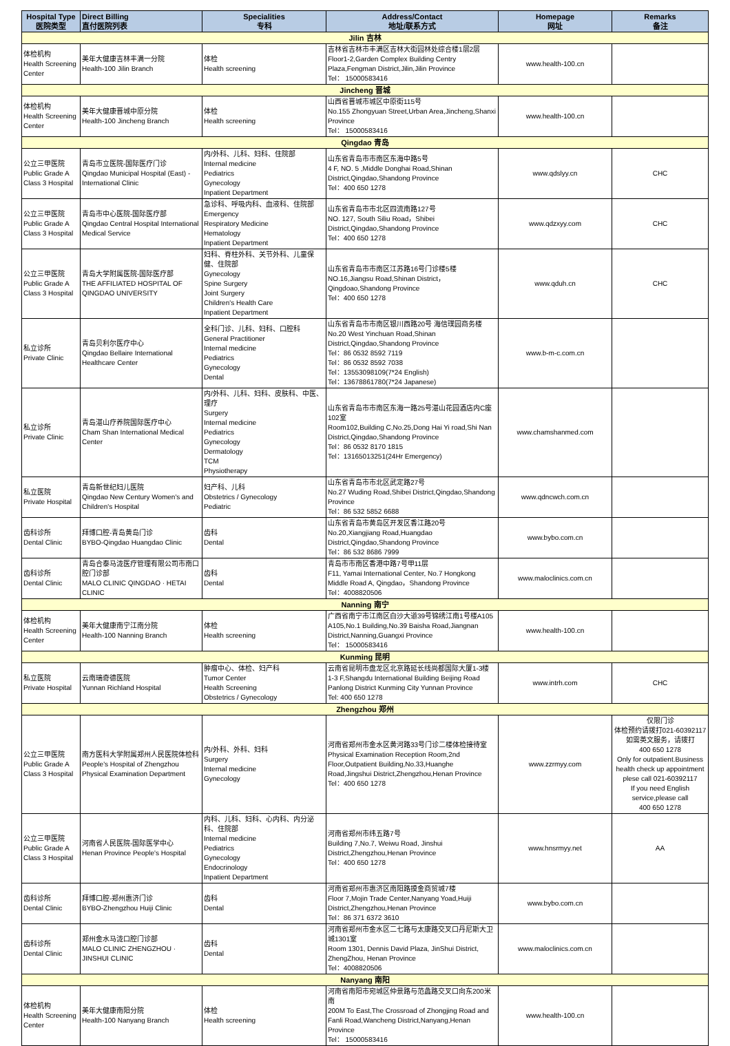| Hospital Type 医院类型 | Direct Billing 直付医院列表 | Specialities 专科 | Address/Contact 地址/联系方式 | Homepage 网址 | Remarks 备注 |
| --- | --- | --- | --- | --- | --- |
| Jilin 吉林 | | | | | |
| 体检机构 Health Screening Center | 美年大健康吉林丰满一分院 Health-100 Jilin Branch | 体检 Health screening | 吉林省吉林市丰满区吉林大街园林处综合楼1层2层 Floor1-2,Garden Complex Building Centry Plaza,Fengman District,Jilin,Jilin Province Tel： 15000583416 | www.health-100.cn | |
| Jincheng 晋城 | | | | | |
| 体检机构 Health Screening Center | 美年大健康晋城中原分院 Health-100 Jincheng Branch | 体检 Health screening | 山西省晋城市城区中原街115号 No.155 Zhongyuan Street,Urban Area,Jincheng,Shanxi Province Tel： 15000583416 | www.health-100.cn | |
| Qingdao 青岛 | | | | | |
| 公立三甲医院 Public Grade A Class 3 Hospital | 青岛市立医院-国际医疗门诊 Qingdao Municipal Hospital (East) - International Clinic | 内/外科、儿科、妇科、住院部 Internal medicine Pediatrics Gynecology Inpatient Department | 山东省青岛市市南区东海中路5号 4 F, NO. 5 ,Middle Donghai Road,Shinan District,Qingdao,Shandong Province Tel：400 650 1278 | www.qdslyy.cn | CHC |
| 公立三甲医院 Public Grade A Class 3 Hospital | 青岛市中心医院-国际医疗部 Qingdao Central Hospital International Medical Service | 急诊科、呼吸内科、血液科、住院部 Emergency Respiratory Medicine Hematology Inpatient Department | 山东省青岛市市北区四流南路127号 NO. 127, South Siliu Road，Shibei District,Qingdao,Shandong Province Tel：400 650 1278 | www.qdzxyy.com | CHC |
| 公立三甲医院 Public Grade A Class 3 Hospital | 青岛大学附属医院-国际医疗部 THE AFFILIATED HOSPITAL OF QINGDAO UNIVERSITY | 妇科、脊柱外科、关节外科、儿童保健、住院部 Gynecology Spine Surgery Joint Surgery Children's Health Care Inpatient Department | 山东省青岛市市南区江苏路16号门诊楼5楼 NO.16,Jiangsu Road,Shinan District，Qingdoao,Shandong Province Tel：400 650 1278 | www.qduh.cn | CHC |
| 私立诊所 Private Clinic | 青岛贝利尔医疗中心 Qingdao Bellaire International Healthcare Center | 全科门诊、儿科、妇科、口腔科 General Practitioner Internal medicine Pediatrics Gynecology Dental | 山东省青岛市市南区银川西路20号 海信璞园商务楼 No.20 West Yinchuan Road,Shinan District,Qingdao,Shandong Province Tel：86 0532 8592 7119 Tel：86 0532 8592 7038 Tel：13553098109(7*24 English) Tel：13678861780(7*24 Japanese) | www.b-m-c.com.cn | |
| 私立诊所 Private Clinic | 青岛湛山疗养院国际医疗中心 Cham Shan International Medical Center | 内/外科、儿科、妇科、皮肤科、中医、理疗 Surgery Internal medicine Pediatrics Gynecology Dermatology TCM Physiotherapy | 山东省青岛市市南区东海一路25号湛山花园酒店内C座102室 Room102,Building C,No.25,Dong Hai Yi road,Shi Nan District,Qingdao,Shandong Province Tel：86 0532 8170 1815 Tel：13165013251(24Hr Emergency) | www.chamshanmed.com | |
| 私立医院 Private Hospital | 青岛新世纪妇儿医院 Qingdao New Century Women's and Children's Hospital | 妇产科、儿科 Obstetrics / Gynecology Pediatric | 山东省青岛市市北区武定路27号 No.27 Wuding Road,Shibei District,Qingdao,Shandong Province Tel：86 532 5852 6688 | www.qdncwch.com.cn | |
| 齿科诊所 Dental Clinic | 拜博口腔-青岛黄岛门诊 BYBO-Qingdao Huangdao Clinic | 齿科 Dental | 山东省青岛市黄岛区开发区香江路20号 No.20,Xiangjiang Road,Huangdao District,Qingdao,Shandong Province Tel：86 532 8686 7999 | www.bybo.com.cn | |
| 齿科诊所 Dental Clinic | 青岛合泰马泷医疗管理有限公司市南口腔门诊部 MALO CLINIC QINGDAO · HETAI CLINIC | 齿科 Dental | 青岛市市南区香港中路7号甲11层 F11, Yamai International Center, No.7 Hongkong Middle Road A, Qingdao，Shandong Province Tel：4008820506 | www.maloclinics.com.cn | |
| Nanning 南宁 | | | | | |
| 体检机构 Health Screening Center | 美年大健康南宁江南分院 Health-100 Nanning Branch | 体检 Health screening | 广西省南宁市江南区白沙大道39号锦绣江南1号楼A105 A105,No.1 Building,No.39 Baisha Road,Jiangnan District,Nanning,Guangxi Province Tel： 15000583416 | www.health-100.cn | |
| Kunming 昆明 | | | | | |
| 私立医院 Private Hospital | 云南瑞奇德医院 Yunnan Richland Hospital | 肿瘤中心、体检、妇产科 Tumor Center Health Screening Obstetrics / Gynecology | 云南省昆明市盘龙区北京路延长线尚都国际大厦1-3楼 1-3 F,Shangdu International Building Beijing Road Panlong District Kunming City Yunnan Province Tel: 400 650 1278 | www.intrh.com | CHC |
| Zhengzhou 郑州 | | | | | |
| 公立三甲医院 Public Grade A Class 3 Hospital | 南方医科大学附属郑州人民医院体检科 People's Hospital of Zhengzhou Physical Examination Department | 内/外科、外科、妇科 Surgery Internal medicine Gynecology | 河南省郑州市金水区黄河路33号门诊二楼体检接待室 Physical Examination Reception Room,2nd Floor,Outpatient Building,No.33,Huanghe Road,Jingshui District,Zhengzhou,Henan Province Tel：400 650 1278 | www.zzrmyy.com | 仅限门诊 体检预约请拨打021-60392117 如需英文服务，请拨打 400 650 1278 Only for outpatient.Business health check up appointment plese call 021-60392117 If you need English service,please call 400 650 1278 |
| 公立三甲医院 Public Grade A Class 3 Hospital | 河南省人民医院-国际医学中心 Henan Province People's Hospital | 内科、儿科、妇科、心内科、内分泌科、住院部 Internal medicine Pediatrics Gynecology Endocrinology Inpatient Department | 河南省郑州市纬五路7号 Building 7,No.7, Weiwu Road, Jinshui District,Zhengzhou,Henan Province Tel：400 650 1278 | www.hnsrmyy.net | AA |
| 齿科诊所 Dental Clinic | 拜博口腔-郑州惠济门诊 BYBO-Zhengzhou Huiji Clinic | 齿科 Dental | 河南省郑州市惠济区南阳路摸金商贸城7楼 Floor 7,Mojin Trade Center,Nanyang Yoad,Huiji District,Zhengzhou,Henan Province Tel：86 371 6372 3610 | www.bybo.com.cn | |
| 齿科诊所 Dental Clinic | 郑州金水马泷口腔门诊部 MALO CLINIC ZHENGZHOU · JINSHUI CLINIC | 齿科 Dental | 河南省郑州市金水区二七路与太康路交叉口丹尼斯大卫城1301室 Room 1301, Dennis David Plaza, JinShui District, ZhengZhou, Henan Province Tel：4008820506 | www.maloclinics.com.cn | |
| Nanyang 南阳 | | | | | |
| 体检机构 Health Screening Center | 美年大健康南阳分院 Health-100 Nanyang Branch | 体检 Health screening | 河南省南阳市宛城区仲景路与范蠡路交叉口向东200米南 200M To East,The Crossroad of Zhongjing Road and Fanli Road,Wancheng District,Nanyang,Henan Province Tel： 15000583416 | www.health-100.cn | |